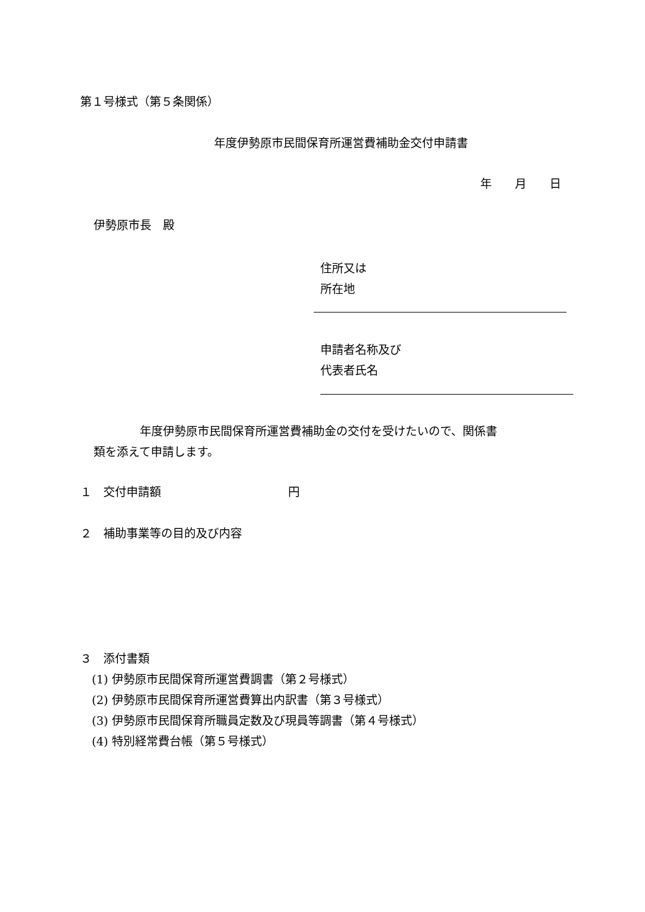第１号様式（第５条関係）
年度伊勢原市民間保育所運営費補助金交付申請書
年　　月　　日
伊勢原市長　殿
住所又は
所在地
申請者名称及び
代表者氏名
　　　　年度伊勢原市民間保育所運営費補助金の交付を受けたいので、関係書
類を添えて申請します。
１　交付申請額　　　　　　　　　　　円
２　補助事業等の目的及び内容
３　添付書類
　(1) 伊勢原市民間保育所運営費調書（第２号様式）
　(2) 伊勢原市民間保育所運営費算出内訳書（第３号様式）
　(3) 伊勢原市民間保育所職員定数及び現員等調書（第４号様式）
　(4) 特別経常費台帳（第５号様式）